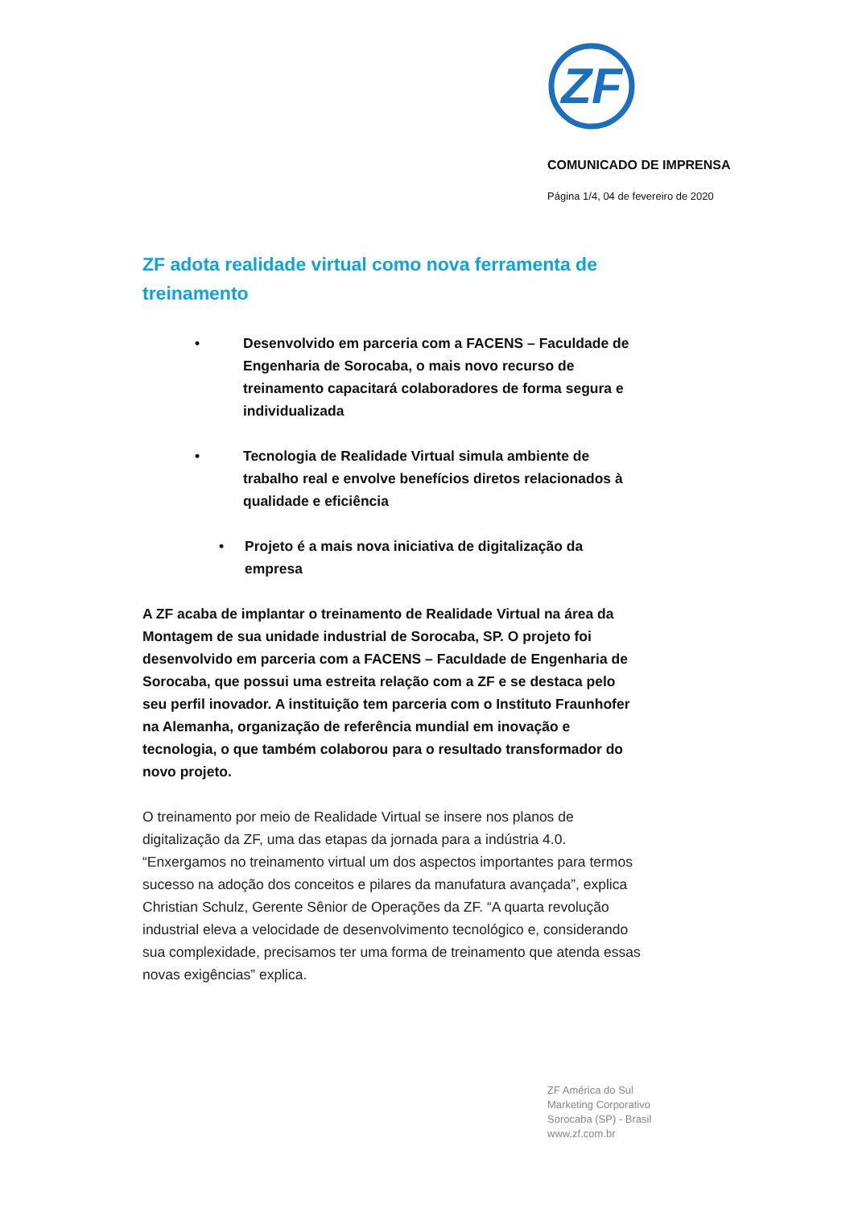ZF
COMUNICADO DE IMPRENSA
Página 1/4, 04 de fevereiro de 2020
ZF adota realidade virtual como nova ferramenta de treinamento
• Desenvolvido em parceria com a FACENS – Faculdade de Engenharia de Sorocaba, o mais novo recurso de treinamento capacitará colaboradores de forma segura e individualizada
• Tecnologia de Realidade Virtual simula ambiente de trabalho real e envolve benefícios diretos relacionados à qualidade e eficiência
• Projeto é a mais nova iniciativa de digitalização da empresa
A ZF acaba de implantar o treinamento de Realidade Virtual na área da Montagem de sua unidade industrial de Sorocaba, SP. O projeto foi desenvolvido em parceria com a FACENS – Faculdade de Engenharia de Sorocaba, que possui uma estreita relação com a ZF e se destaca pelo seu perfil inovador. A instituição tem parceria com o Instituto Fraunhofer na Alemanha, organização de referência mundial em inovação e tecnologia, o que também colaborou para o resultado transformador do novo projeto.
O treinamento por meio de Realidade Virtual se insere nos planos de digitalização da ZF, uma das etapas da jornada para a indústria 4.0. “Enxergamos no treinamento virtual um dos aspectos importantes para termos sucesso na adoção dos conceitos e pilares da manufatura avançada”, explica Christian Schulz, Gerente Sênior de Operações da ZF. “A quarta revolução industrial eleva a velocidade de desenvolvimento tecnológico e, considerando sua complexidade, precisamos ter uma forma de treinamento que atenda essas novas exigências” explica.
ZF América do Sul
Marketing Corporativo
Sorocaba (SP) - Brasil
www.zf.com.br